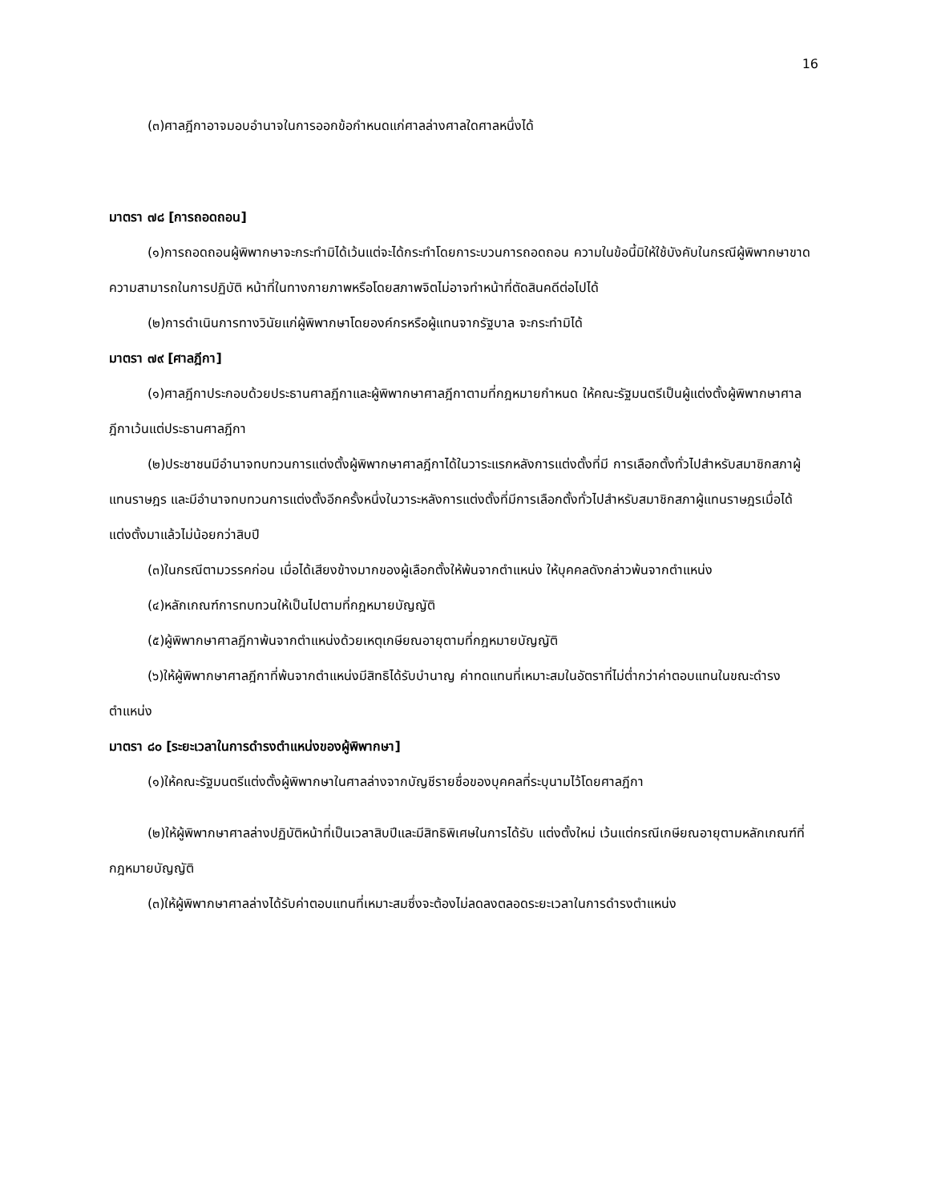16
(๓)ศาลฎีกาอาจมอบอำนาจในการออกข้อกำหนดแก่ศาลล่างศาลใดศาลหนึ่งได้
มาตรา ๗๘ [การถอดถอน]
(๑)การถอดถอนผู้พิพากษาจะกระทำมิได้เว้นแต่จะได้กระทำโดยการะบวนการถอดถอน ความในข้อนี้มิให้ใช้บังคับในกรณีผู้พิพากษาขาดความสามารถในการปฏิบัติ หน้าที่ในทางกายภาพหรือโดยสภาพจิตไม่อาจทำหน้าที่ตัดสินคดีต่อไปได้
(๒)การดำเนินการทางวินัยแก่ผู้พิพากษาโดยองค์กรหรือผู้แทนจากรัฐบาล จะกระทำมิได้
มาตรา ๗๙ [ศาลฎีกา]
(๑)ศาลฎีกาประกอบด้วยประธานศาลฎีกาและผู้พิพากษาศาลฎีกาตามที่กฎหมายกำหนด ให้คณะรัฐมนตรีเป็นผู้แต่งตั้งผู้พิพากษาศาลฎีกาเว้นแต่ประธานศาลฎีกา
(๒)ประชาชนมีอำนาจทบทวนการแต่งตั้งผู้พิพากษาศาลฎีกาได้ในวาระแรกหลังการแต่งตั้งที่มี การเลือกตั้งทั่วไปสำหรับสมาชิกสภาผู้แทนราษฎร และมีอำนาจทบทวนการแต่งตั้งอีกครั้งหนึ่งในวาระหลังการแต่งตั้งที่มีการเลือกตั้งทั่วไปสำหรับสมาชิกสภาผู้แทนราษฎรเมื่อได้แต่งตั้งมาแล้วไม่น้อยกว่าสิบปี
(๓)ในกรณีตามวรรคก่อน เมื่อได้เสียงข้างมากของผู้เลือกตั้งให้พ้นจากตำแหน่ง ให้บุคคลดังกล่าวพ้นจากตำแหน่ง
(๔)หลักเกณฑ์การทบทวนให้เป็นไปตามที่กฎหมายบัญญัติ
(๕)ผู้พิพากษาศาลฎีกาพ้นจากตำแหน่งด้วยเหตุเกษียณอายุตามที่กฎหมายบัญญัติ
(๖)ให้ผู้พิพากษาศาลฎีกาที่พ้นจากตำแหน่งมีสิทธิได้รับบำนาญ ค่าทดแทนที่เหมาะสมในอัตราที่ไม่ต่ำกว่าค่าตอบแทนในขณะดำรงตำแหน่ง
มาตรา ๘๐ [ระยะเวลาในการดำรงตำแหน่งของผู้พิพากษา]
(๑)ให้คณะรัฐมนตรีแต่งตั้งผู้พิพากษาในศาลล่างจากบัญชีรายชื่อของบุคคลที่ระบุนามไว้โดยศาลฎีกา
(๒)ให้ผู้พิพากษาศาลล่างปฏิบัติหน้าที่เป็นเวลาสิบปีและมีสิทธิพิเศษในการได้รับ แต่งตั้งใหม่ เว้นแต่กรณีเกษียณอายุตามหลักเกณฑ์ที่กฎหมายบัญญัติ
(๓)ให้ผู้พิพากษาศาลล่างได้รับค่าตอบแทนที่เหมาะสมซึ่งจะต้องไม่ลดลงตลอดระยะเวลาในการดำรงตำแหน่ง